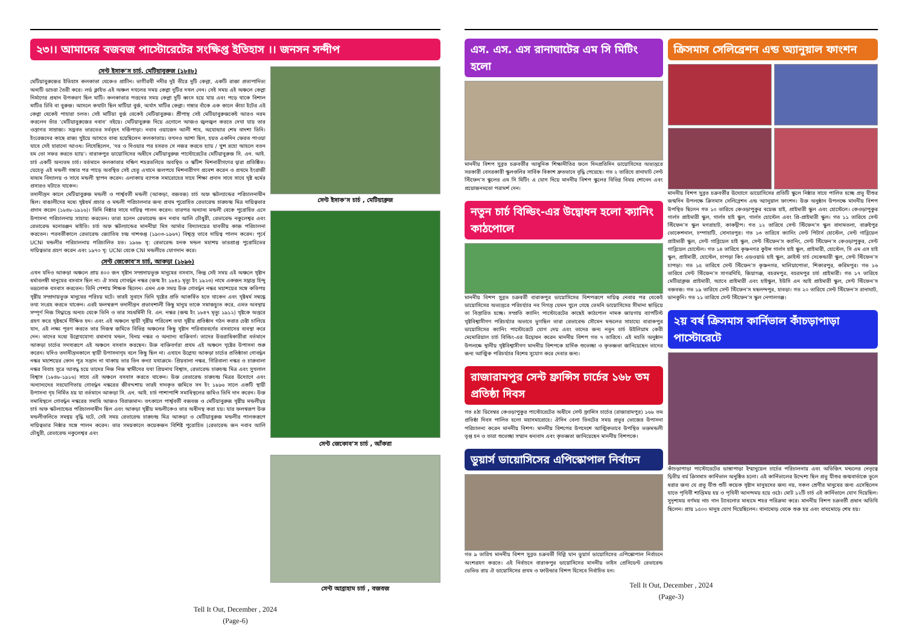২৩।। আমাদের বজবজ পাস্টোরেটের সংক্ষিপ্ত ইতিহাস ।। জনসন সন্দীপ
সেন্ট ইসাক’স চার্চ, মেটিয়াবুরুজ (১৮৪৮)
মেটিয়াবুরুজের ইতিহাস কলকাতা থেকেও প্রাচীন। ভাগীরথী নদীর দুই তীরে দুটি কেল্লা, একটি রাজা প্রতাপাদিত্য অন্যটি ডাচরা তৈরী করে। লর্ড ক্লাইভ এই অঞ্চল দখলের সময় কেল্লা দুটির দখল নেন। সেই সময় এই অঞ্চলে কেল্লা নির্মাণের প্রধান উপকরণ ছিল মাটি। কলকাতার পত্তনের সময় কেল্লা দুটি ধ্বংস হয়ে যায় এবং পড়ে থাকে বিশাল মাটির ঢিবি বা বুরুজ। আসলে কথাটা ছিল মাটিয়া বুর্জ, অর্থাৎ মাটির কেল্লা। গঙ্গার বাঁকে এক কালে কাঁচা ইটের এই কেল্লা থেকেই পাহারা চলত। সেই মাটিয়া বুর্জ থেকেই মেটিয়াবুরুজ। শ্রীপান্থ সেই মেটিয়াবুরুজকেই আরও নরম করলেন তাঁর ‘মেটিয়াবুরুজের নবাব’ বইয়ে। মেটিয়াবুরুজ দিয়ে এগোলে আজও জ্বলজ্বল করতে দেখা যায় তার ওস্তাগর সাম্রাজ্য। সম্ভবত ভারতের সর্ববৃহৎ দর্জিপাড়া। নবাব ওয়াজেদ আলী শাহ, অযোধ্যার শেষ বাদশা তিনি। ইংরেজদের কাছে রাজ্য খুইয়ে আসতে বাধ্য হয়েছিলেন কলকাতায়। তখনও আশা ছিল, হয়ত একদিন ফেরত পাওয়া যাবে সেই হারানো আওধ। লিখেছিলেন, ‘দর ও দিওয়ার পর হসরত সে নজর করতে হ্যায় / খুশ রহো আহলে বতন হম তো সফর করতে হ্যায়’। বারাকপুর ডায়োসিসের অধীনে মেটিয়াবুরুজ পাস্টোরেটের মেটিয়াবুরুজ সি. এন. আই. চার্চ একটি অন্যতম চার্চ। বর্তমানে কলকাতার দক্ষিণ শহরতলিতে অবস্থিত ও স্কটিশ মিশনারীগণের দ্বারা প্রতিষ্ঠিত। যেহেতু এই মন্ডলী গঙ্গার পর পাড়ে অবস্থিত সেই হেতু এখানে জলপথে মিশনারীগণ প্রবেশ করেন ও প্রথমে ইংরাজী মাধ্যম বিদ্যালয় ও সাথে মন্ডলী স্থাপন করেন। এলাকায় ব্যাপক সমারোহের সাথে শিক্ষা প্রদান সাথে সাথে খৃষ্ট ধর্মের প্রসারও ঘটাতে থাকেন।
তদানীন্তন কালে মেটিয়াবুরুজ মন্ডলী ও পার্শ্ববর্তী মন্ডলী (আকড়া, বজবজ) চার্চ অফ স্কটল্যান্ডের পরিচালনাধীন ছিল। বাঙালীদের মধ্যে খৃষ্টধর্ম প্রচার ও মন্ডলী পরিচালনার জন্য প্রথম পুরোহিত রেভারেন্ড চারুচন্দ্র মিত্র দায়িত্বভার প্রদান করেন (১৮৪৮-১৯১৬)। তিনি নিষ্ঠার সাথে দায়িত্ব পালন করেন। তারপর অন্যান্য মন্ডলী থেকে পুরোহিত এসে উপাসনা পরিচালনায় সাহায্য করতেন। তারা হলেন রেভারেন্ড জন নবাব আলি চৌধুরী, রেভারেন্ড নকুলেশ্বর এবং রেভারেন্ড মনোরঞ্জন মাইতি। চার্চ অফ স্কটল্যান্ডের মাননীয়া মিস আর্মার বিদ্যালয়ের যাবতীয় কাজ পরিচালনা করতেন। পরবর্তীকালে রেভারেন্ড জ্যোতিষ চন্দ্র দাশগুপ্ত (১৯০৩-১৯৬৭) বিশ্বস্ত ভাবে দায়িত্ব পালন করেন। পূর্বে UCNI মন্ডলীর পরিচালনায় পরিচালিত হত। ১৯৬৮ খৃ: রেভারেন্ড হনক মন্ডল মহাশয় ভারপ্রাপ্ত পুরোহিতের দায়িত্বভার গ্রহণ করেন এবং ১৯৭০ খৃ: UCNI থেকে CNI মন্ডলীতে যোগদান করে।
সেন্ট জেকোব’স চার্চ, আকড়া (১৮৯৬)
এখন যদিও আকড়া অঞ্চলে প্রায় ৪০০ জন খৃষ্টান সম্প্রদায়ভুক্ত মানুষের বসবাস, কিন্তু সেই সময় এই অঞ্চলে খৃষ্টান ধর্মাবলম্বী মানুষের বসবাস ছিল না। ঐ সময় গোবর্দ্ধন নস্কর (জন্ম ইং ১৮৪১ মৃত্যু ইং ১৯২৩) নামে একজন সম্ভ্রান্ত হিন্দু ভদ্রলোক বসবাস করতেন। তিনি পেশায় শিক্ষক ছিলেন। এমন এক সময় উক্ত গোবর্দ্ধন নস্কর মহাশয়ের সঙ্গে কতিপয় খৃষ্টীয় সম্প্রদায়ভুক্ত মানুষের পরিচয় ঘটে। তারই সুবাদে তিনি খৃষ্টের প্রতি আকর্ষিত হতে থাকেন এবং খৃষ্টধর্ম সম্বন্ধে তথ্য সংগ্রহ করতে থাকেন। এরই ফলস্বরূপ তদানীন্তন প্রভাবশালী কিছু মানুষ তাকে সমাজচ্যুত করে, এমত অবস্থায় সম্পূর্ণ নিজ সিদ্ধান্তে অন্যচ থেকে তিনি ও তার সহধর্মিনী বি. এন. নস্কর (জন্ম ইং ১৮৪৭ মৃত্যু ১৯১২) খৃষ্টকে অন্তরে গ্রহণ করে খৃষ্টধর্মে দীক্ষিত হন। এবং এই অঞ্চলে স্থায়ী খৃষ্টীয় পরিবেশ তথা খৃষ্টীয় প্রতিষ্ঠান গঠন করার চেষ্টা চালিয়ে যান, এই লক্ষ্য পূরণ করতে তার নিজস্ব জমিতে বিভিন্ন অঞ্চলের কিছু খৃষ্টান পরিবারবর্গের বসবাসের ব্যবস্থা করে দেন। তাদের মধ্যে উল্লেখযোগ্য রমানাথ মন্ডল, বিনয় নস্কর ও অন্যান্য ব্যক্তিবর্গ। তাদের উত্তরাধিকারীরা বর্তমানে আকড়া চার্চের সদস্যরূপে এই অঞ্চলে বসবাস করছেন। উক্ত ব্যক্তিবর্গরা প্রথম এই অঞ্চলে খৃষ্টের উপাসনা শুরু করেন। যদিও তদানীন্তনকালে স্থায়ী উপাসনাগৃহ বলে কিছু ছিল না। এখানে উল্লেখ্য আকড়া চার্চের প্রতিষ্ঠাতা গোবর্দ্ধন নস্কর মহাশয়ের কোন পুত্র সন্তান না থাকায় তার তিন কন্যা যথাক্রমে- প্রিয়বালা নস্কর, গিরিবালা নস্কর ও চারুবালা নস্কর বিবাহ সূত্রে আবদ্ধ হয়ে তাদের নিজ নিজ স্বামীদের যথা প্রিয়নাথ বিশ্বাস, রেভারেন্ড চারুচন্দ্র মিত্র এবং সুখলাল বিশ্বাস (১৮৪৮-১৯১৬) সাথে এই অঞ্চলে বসবাস করতে থাকেন। উক্ত রেভারেন্ড চারুচন্দ্র মিত্রর উদ্যোগে এবং অন্যান্যদের সহযোগিতায় গোবর্দ্ধন নস্করের জীবদ্দশায় তারই দানকৃত জমিতে সন ইং ১৮৯৬ সালে একটি স্থায়ী উপাসনা গৃহ নির্মিত হয় যা বর্তমানে আকড়া সি. এন. আই. চার্চ পাশাপাশি সমাধিস্থলের জমিও তিনি দান করেন। উক্ত সমাধিস্থলে গোবর্দ্ধন নস্করের সমাধি আজও বিরাজমান। তৎকালে পার্শ্ববর্তী বজবজ ও মেটিয়াবুরুজ খৃষ্টীয় মন্ডলীদ্বয় চার্চ অফ স্কটল্যান্ডের পরিচালনাধীন ছিল এবং আকড়া খৃষ্টীয় মন্ডলীকেও তার অধীনস্থ করা হয়। যার ফলস্বরূপ উক্ত মন্ডলীগুলিতে সমন্বয় বৃদ্ধি ঘটে, সেই সময় রেভারেন্ড চারুচন্দ্র মিত্র আকড়া ও মেটিয়াবুরুজ মন্ডলীর পালকরূপে দায়িত্বভার নিষ্ঠার সঙ্গে পালন করেন। তার সময়কালে কয়েকজন বিশিষ্ট পুরোহিত (রেভারেন্ড জন নবাব আলি চৌধুরী, রেভারেন্ড নকুলেশ্বর এবং
সেন্ট ইসাক’স চার্চ , মেটিয়াব্রুজ
সেন্ট জেকোব’স চার্চ , আঁকরা
সেন্ট আব্রাহাম চার্চ , বজবজ
Tell It Out, December , 2024
(Page-6)
এস. এস. এস রানাঘাটের এম সি মিটিং হলো
মাননীয় বিশপ সুব্রত চক্রবর্তীর আধুনিক শিক্ষানীতির ফলে দিনপ্রতিদিন ডায়োসিসের অভ্যন্তরে সরকারী বেসরকারী স্কুলগুলির সার্বিক বিকাশ দ্রুতভাবে বৃদ্ধি পেয়েছে। গত ২ তারিখে রানাঘাট সেন্ট স্টিফেন’স স্কুলের এম সি মিটিং এ যোগ দিয়ে মাননীয় বিশপ স্কুলের বিভিন্ন বিষয় শোনেন এবং প্রয়োজনমতো পরামর্শ দেন।
নতুন চার্চ বিল্ডিং-এর উদ্বোধন হলো ক্যানিং কাঠপোলে
মাননীয় বিশপ সুব্রত চক্রবর্তী বারাকপুর ডায়োসিসের বিশপরূপে দায়িত্ব নেবার পর থেকেই ডায়োসিসের অভ্যন্তরে পরিচর্য্যার নব দিগন্ত যেমন খুলে গেছে তেমনি ডায়োসিসের সীমানা ছাড়িয়ে তা বিস্তারিত হচ্ছে। সম্প্রতি ক্যানিং পাস্টোরেটের কাছেই কাঠপোল নামক জায়গায় ব্যাপটিস্ট খৃষ্টবিশ্বাসীগণ পরিচর্য্যার অভাবে ভুগছিল তারা রেভারেন্ড সৌমেন মন্ডলের সাহায্যে বারাকপুর ডায়োসিসের ক্যানিং পাস্টোরেটে যোগ দেয় এবং তাদের জন্য নতুন চার্চ উইলিয়াম কেরী মেমোরিয়াল চার্চ বিল্ডিং-এর উদ্বোধন করেন মাননীয় বিশপ গত ৭ তারিখে। এই মহতি অনুষ্ঠান উপলক্ষে স্থানীয় খৃষ্টবিশ্বাসীগণ মাননীয় বিশপকে হার্দিক শুভেচ্ছা ও কৃতজ্ঞতা জানিয়েছেন তাদের জন্য আত্মিক পরিচর্য্যার বিশেষ সুযোগ করে দেবার জন্য।
রাজারামপুর সেন্ট ফ্রান্সিস চার্চের ১৬৮ তম প্রতিষ্ঠা দিবস
গত ৪ঠা ডিসেম্বর কেওড়াপুকুর পাস্টোরেটের অধীনে সেন্ট ফ্রান্সিস চার্চের (রাজারামপুর) ১৬৮ তম প্রতিষ্ঠা দিবস পালিত হলো মহাসমারোহে। ঐদিন বেলা তিনটের সময় প্রভুর ভোজের উপাসনা পরিচালনা করেন মাননীয় বিশপ। মাননীয় বিশপের উপদেশে আত্মিকভাবে উপস্থিত ভক্তমন্ডলী তৃপ্ত হন ও তারা শুভেচ্ছা সম্মান ধন্যবাদ এবং কৃতজ্ঞতা জানিয়েছেন মাননীয় বিশপকে।
ডুয়ার্স ডায়োসিসের এপিস্কোপাল নির্বাচন
গত ৯ তারিখ মাননীয় বিশপ সুব্রত চক্রবর্তী দিল্লি যান ডুয়ার্স ডায়োসিসের এপিস্কোপাল নির্বাচনে অংশগ্রহণ করতে। এই নির্বাচনে বারাকপুর ডায়োসিসের মাননীয় ভাইস প্রেসিডেন্ট রেভারেন্ড ডেভিড রায় ঐ ডায়োসিসের প্রথম ও ফাউন্ডার বিশপ হিসেবে নির্বাচিত হন।
ক্রিসমাস সেলিব্রেশন এন্ড অ্যানুয়াল ফাংশন
মাননীয় বিশপ সুব্রত চক্রবর্তীর উদ্যোগে ডায়োসিসের প্রতিটি স্কুলে নিষ্ঠার সাথে পালিত হচ্ছে প্রভু যীশুর জন্মদিন উপলক্ষে ক্রিসমাস সেলিব্রেশন এন্ড অ্যানুয়াল ফাংশন। উক্ত অনুষ্ঠান উপলক্ষে মাননীয় বিশপ উপস্থিত ছিলেন গত ১০ তারিখে কেওড়াপুকুর বয়েজ হাই, প্রাইমারী স্কুল এবং হোস্টেলে। কেওড়াপুকুর গার্লস প্রাইমারী স্কুল, গার্লস হাই স্কুল, গার্লস হোস্টেল এবং প্রি-প্রাইমারী স্কুল। গত ১১ তারিখে সেন্ট স্টিফেন’স স্কুল মগরাহাট, কাকদ্বীপ। গত ১২ তারিখে সেন্ট স্টিফেন’স স্কুল বাদামতলা, বারুইপুর ভোকেশনাল, চম্পাহাটি, সোনারপুর। গত ১৩ তারিখে ক্যানিং সেন্ট পিটার্স হোস্টেল, সেন্ট গাব্রিয়েল প্রাইমারী স্কুল, সেন্ট গাব্রিয়েল হাই স্কুল, সেন্ট স্টিফেন’স ক্যানিং, সেন্ট স্টিফেন’স কেওড়াপুকুর, সেন্ট গাব্রিয়েল হোস্টেল। গত ১৪ তারিখে কৃষ্ণনগর কুইন্স গার্লস হাই স্কুল, প্রাইমারী, হোস্টেল, সি এম এস হাই স্কুল, প্রাইমারী, হোস্টেল, চাপড়া কিং এডওয়ার্ড হাই স্কুল, ক্রাইস্ট চার্চ সেকেন্ডারী স্কুল, সেন্ট স্টিফেন’স চাপড়া। গত ১৫ তারিখে সেন্ট স্টিফেন’স কৃষ্ণনগর, মালিয়াপোতা, শিকারপুর, করিমপুর। গত ১৬ তারিখে সেন্ট স্টিফেন’স সাগরদিঘি, জিয়াগঞ্জ, বহরমপুর, বহরমপুর চার্চ প্রাইমারী। গত ১৭ তারিখে মেটিয়াব্রুজ প্রাইমারী, অ্যাবে প্রাইমারী এবং হাইস্কুল, ইউসি এন আই প্রাইমারী স্কুল, সেন্ট স্টিফেন’স বজবজ। গত ১৯ তারিখে সেন্ট স্টিফেন’স মছলন্দপুর, হাবড়া। গত ২০ তারিখে সেন্ট স্টিফেন’স রানাঘাট, ডানকুনি। গত ২১ তারিখে সেন্ট স্টিফেন’স স্কুল নেপালগঞ্জ।
২য় বর্ষ ক্রিসমাস কার্নিভাল কাঁচড়াপাড়া পাস্টোরেটে
কাঁচড়াপাড়া পাস্টোরেটের ডাঙ্গাপাড়া ইম্মানুয়েল চার্চের পরিচালনায় এবং অভিজিৎ মন্ডলের নেতৃত্বে দ্বিতীয় বর্ষ ক্রিসমাস কার্নিভাল অনুষ্ঠিত হলো। এই কার্নিভালের উদ্দেশ্য ছিল প্রভু যীশুর জন্মবার্তাকে তুলে ধরার জন্য যে প্রভু যীশু শুটি কয়েক খৃষ্টান মানুষদের জন্য নয়, সকল শ্রেণীর মানুষের জন্য এসেছিলেন যাতে পৃথিবী শান্তিময় হয় ও পৃথিবী আনন্দময় হয়ে ওঠে। মোট ১২টি চার্চ এই কার্নিভালে যোগ দিয়েছিল। সুদৃশ্যময় বর্ণময় নাচ গান ট্যাবলোর মাধ্যমে শহর পরিক্রমা করে। মাননীয় বিশপ চক্রবর্তী প্রধান অতিথি ছিলেন। প্রায় ১৫০০ মানুষ যোগ দিয়েছিলেন। থানামোড় থেকে শুরু হয় এবং বাঘমোড়ে শেষ হয়।
Tell It Out, December , 2024
(Page-3)